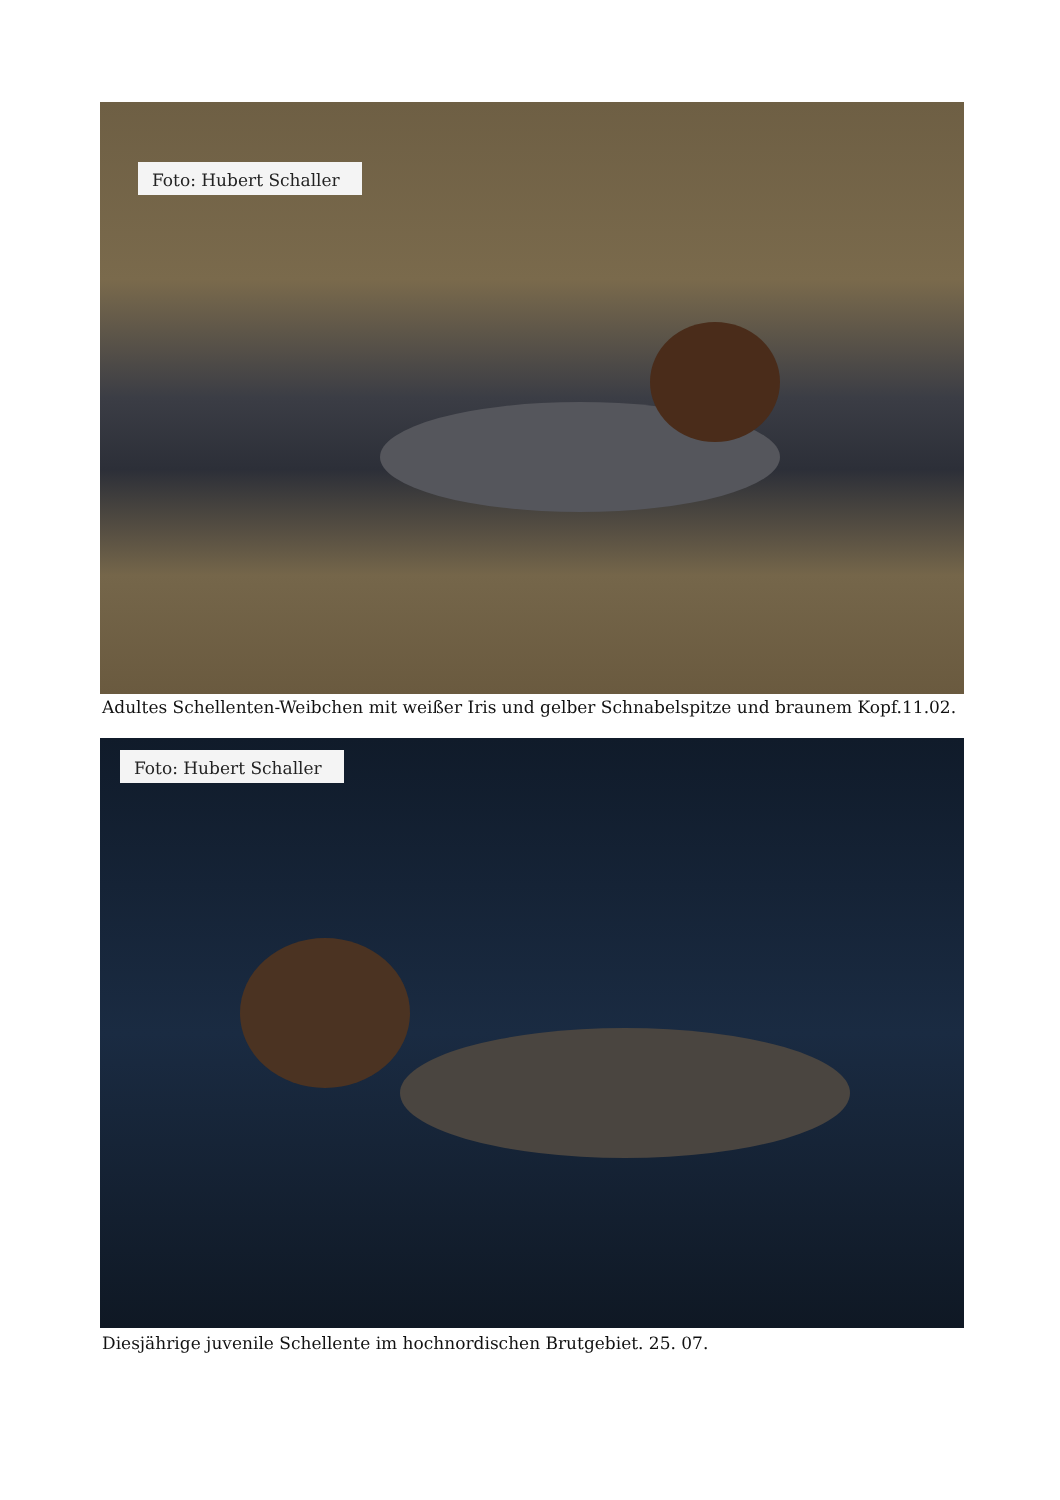Foto: Hubert Schaller
Adultes Schellenten-Weibchen mit weißer Iris und gelber Schnabelspitze und braunem Kopf.11.02.
Foto: Hubert Schaller
Diesjährige juvenile Schellente im hochnordischen Brutgebiet. 25. 07.